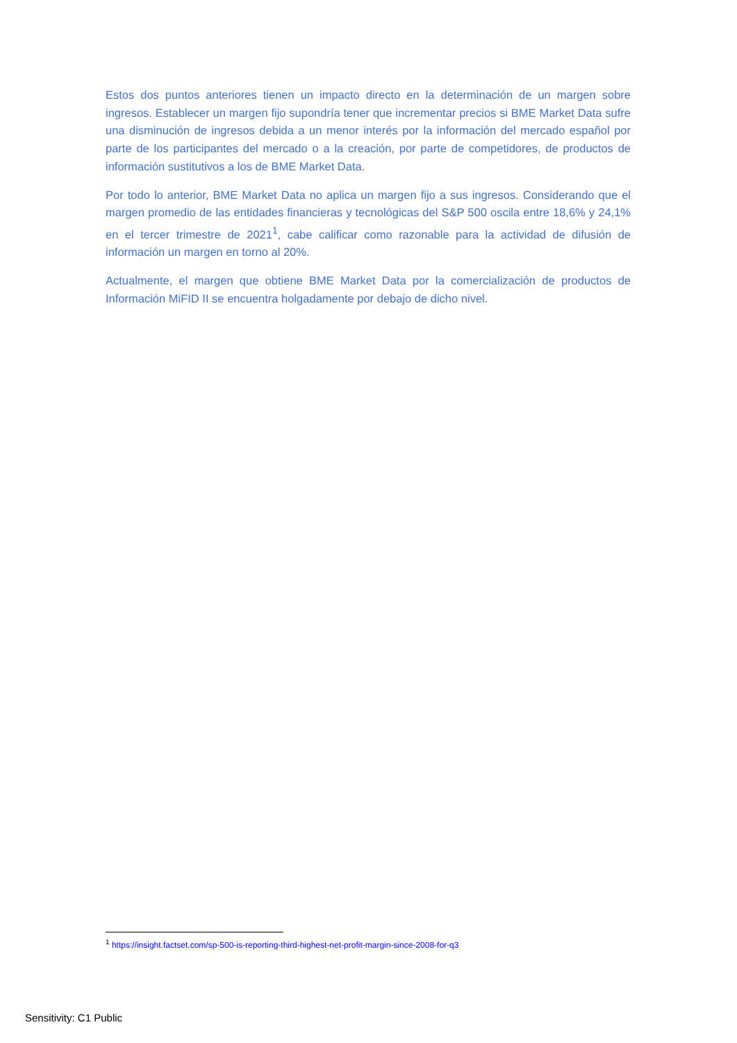Estos dos puntos anteriores tienen un impacto directo en la determinación de un margen sobre ingresos. Establecer un margen fijo supondría tener que incrementar precios si BME Market Data sufre una disminución de ingresos debida a un menor interés por la información del mercado español por parte de los participantes del mercado o a la creación, por parte de competidores, de productos de información sustitutivos a los de BME Market Data.
Por todo lo anterior, BME Market Data no aplica un margen fijo a sus ingresos. Considerando que el margen promedio de las entidades financieras y tecnológicas del S&P 500 oscila entre 18,6% y 24,1% en el tercer trimestre de 2021<sup>1</sup>, cabe calificar como razonable para la actividad de difusión de información un margen en torno al 20%.
Actualmente, el margen que obtiene BME Market Data por la comercialización de productos de Información MiFID II se encuentra holgadamente por debajo de dicho nivel.
<sup>1</sup> https://insight.factset.com/sp-500-is-reporting-third-highest-net-profit-margin-since-2008-for-q3
Sensitivity: C1 Public